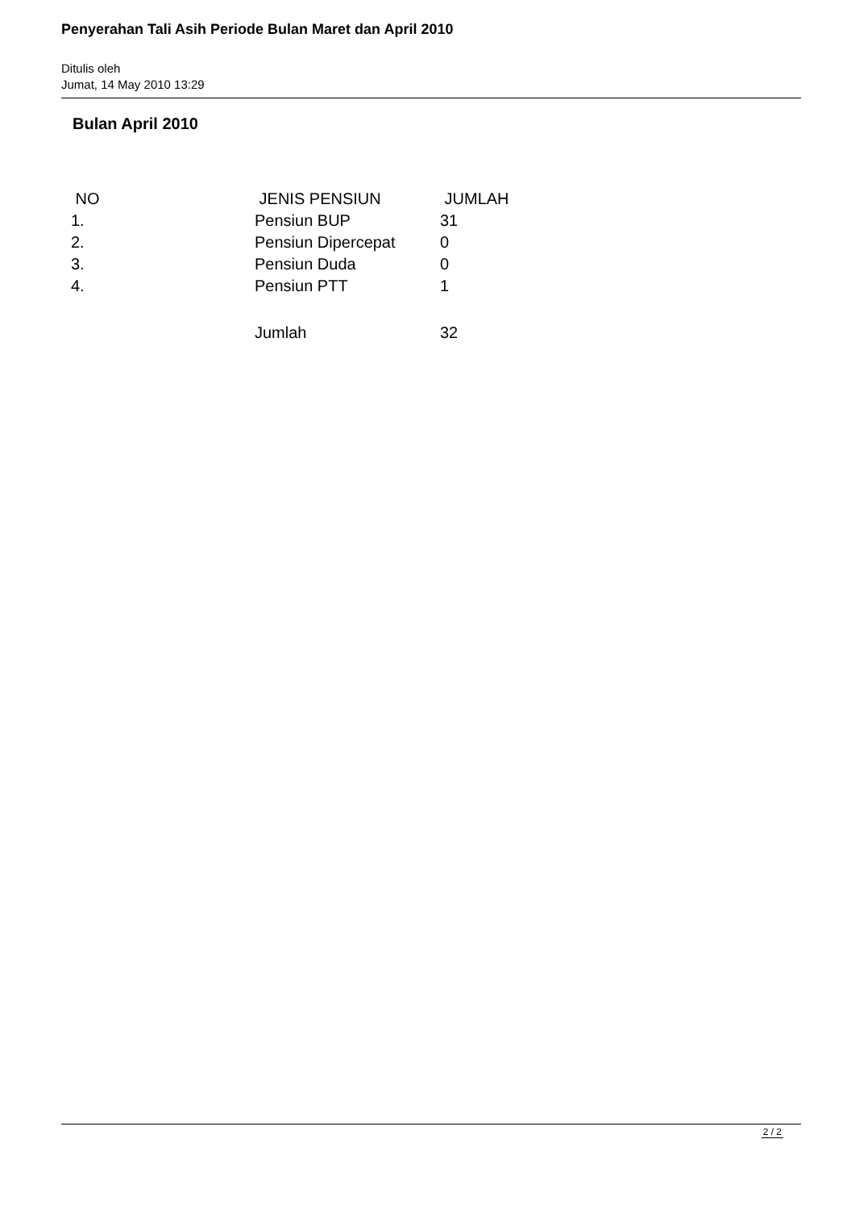Penyerahan Tali Asih Periode Bulan Maret dan April 2010
Ditulis oleh
Jumat, 14 May 2010 13:29
Bulan April 2010
| NO | JENIS PENSIUN | JUMLAH |
| 1. | Pensiun BUP | 31 |
| 2. | Pensiun Dipercepat | 0 |
| 3. | Pensiun Duda | 0 |
| 4. | Pensiun PTT | 1 |
| | Jumlah | 32 |
2 / 2